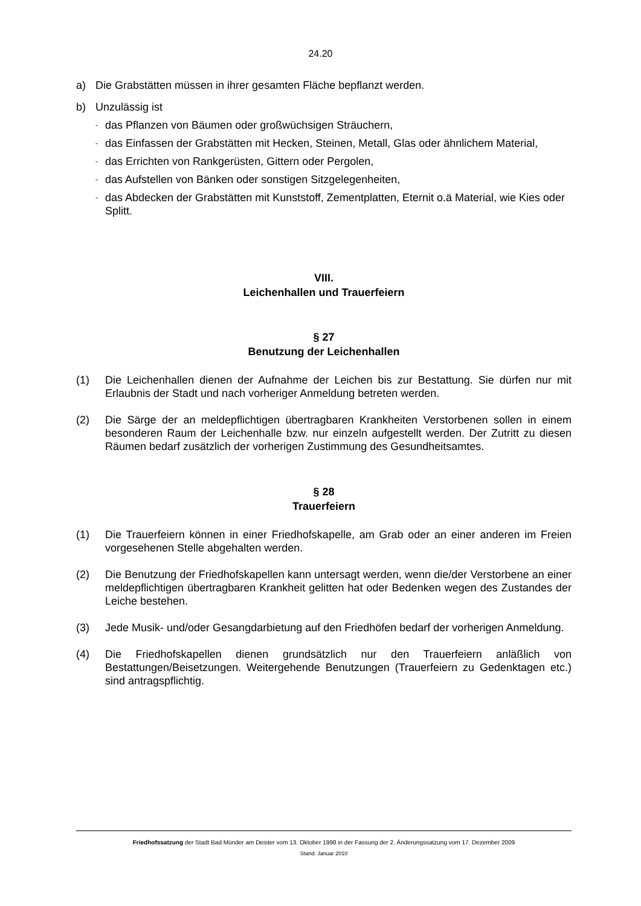24.20
a) Die Grabstätten müssen in ihrer gesamten Fläche bepflanzt werden.
b) Unzulässig ist
- das Pflanzen von Bäumen oder großwüchsigen Sträuchern,
- das Einfassen der Grabstätten mit Hecken, Steinen, Metall, Glas oder ähnlichem Material,
- das Errichten von Rankgerüsten, Gittern oder Pergolen,
- das Aufstellen von Bänken oder sonstigen Sitzgelegenheiten,
- das Abdecken der Grabstätten mit Kunststoff, Zementplatten, Eternit o.ä Material, wie Kies oder Splitt.
VIII.
Leichenhallen und Trauerfeiern
§ 27
Benutzung der Leichenhallen
(1) Die Leichenhallen dienen der Aufnahme der Leichen bis zur Bestattung. Sie dürfen nur mit Erlaubnis der Stadt und nach vorheriger Anmeldung betreten werden.
(2) Die Särge der an meldepflichtigen übertragbaren Krankheiten Verstorbenen sollen in einem besonderen Raum der Leichenhalle bzw. nur einzeln aufgestellt werden. Der Zutritt zu diesen Räumen bedarf zusätzlich der vorherigen Zustimmung des Gesundheitsamtes.
§ 28
Trauerfeiern
(1) Die Trauerfeiern können in einer Friedhofskapelle, am Grab oder an einer anderen im Freien vorgesehenen Stelle abgehalten werden.
(2) Die Benutzung der Friedhofskapellen kann untersagt werden, wenn die/der Verstorbene an einer meldepflichtigen übertragbaren Krankheit gelitten hat oder Bedenken wegen des Zustandes der Leiche bestehen.
(3) Jede Musik- und/oder Gesangdarbietung auf den Friedhöfen bedarf der vorherigen Anmeldung.
(4) Die Friedhofskapellen dienen grundsätzlich nur den Trauerfeiern anläßlich von Bestattungen/Beisetzungen. Weitergehende Benutzungen (Trauerfeiern zu Gedenktagen etc.) sind antragspflichtig.
Friedhofssatzung der Stadt Bad Münder am Deister vom 13. Oktober 1998 in der Fassung der 2. Änderungssatzung vom 17. Dezember 2009
Stand: Januar 2010